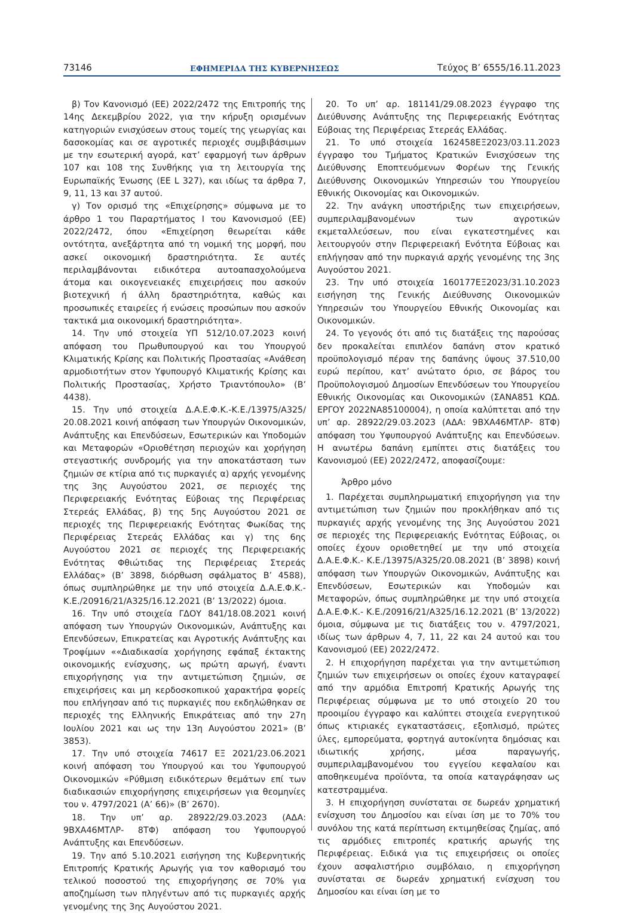73146 ΕΦΗΜΕΡΙΔΑ ΤΗΣ ΚΥΒΕΡΝΗΣΕΩΣ Τεύχος B’ 6555/16.11.2023
β) Τον Κανονισμό (ΕΕ) 2022/2472 της Επιτροπής της 14ης Δεκεμβρίου 2022, για την κήρυξη ορισμένων κατηγοριών ενισχύσεων στους τομείς της γεωργίας και δασοκομίας και σε αγροτικές περιοχές συμβιβάσιμων με την εσωτερική αγορά, κατ’ εφαρμογή των άρθρων 107 και 108 της Συνθήκης για τη λειτουργία της Ευρωπαϊκής Ένωσης (EE L 327), και ιδίως τα άρθρα 7, 9, 11, 13 και 37 αυτού.
γ) Τον ορισμό της «Επιχείρησης» σύμφωνα με το άρθρο 1 του Παραρτήματος Ι του Κανονισμού (ΕΕ) 2022/2472, όπου «Επιχείρηση θεωρείται κάθε οντότητα, ανεξάρτητα από τη νομική της μορφή, που ασκεί οικονομική δραστηριότητα. Σε αυτές περιλαμβάνονται ειδικότερα αυτοαπασχολούμενα άτομα και οικογενειακές επιχειρήσεις που ασκούν βιοτεχνική ή άλλη δραστηριότητα, καθώς και προσωπικές εταιρείες ή ενώσεις προσώπων που ασκούν τακτικά μια οικονομική δραστηριότητα».
14. Την υπό στοιχεία ΥΠ 512/10.07.2023 κοινή απόφαση του Πρωθυπουργού και του Υπουργού Κλιματικής Κρίσης και Πολιτικής Προστασίας «Ανάθεση αρμοδιοτήτων στον Υφυπουργό Κλιματικής Κρίσης και Πολιτικής Προστασίας, Χρήστο Τριαντόπουλο» (Β’ 4438).
15. Την υπό στοιχεία Δ.Α.Ε.Φ.Κ.-Κ.Ε./13975/Α325/ 20.08.2021 κοινή απόφαση των Υπουργών Οικονομικών, Ανάπτυξης και Επενδύσεων, Εσωτερικών και Υποδομών και Μεταφορών «Οριοθέτηση περιοχών και χορήγηση στεγαστικής συνδρομής για την αποκατάσταση των ζημιών σε κτίρια από τις πυρκαγιές α) αρχής γενομένης της 3ης Αυγούστου 2021, σε περιοχές της Περιφερειακής Ενότητας Εύβοιας της Περιφέρειας Στερεάς Ελλάδας, β) της 5ης Αυγούστου 2021 σε περιοχές της Περιφερειακής Ενότητας Φωκίδας της Περιφέρειας Στερεάς Ελλάδας και γ) της 6ης Αυγούστου 2021 σε περιοχές της Περιφερειακής Ενότητας Φθιώτιδας της Περιφέρειας Στερεάς Ελλάδας» (Β’ 3898, διόρθωση σφάλματος Β’ 4588), όπως συμπληρώθηκε με την υπό στοιχεία Δ.Α.Ε.Φ.Κ.- Κ.Ε./20916/21/Α325/16.12.2021 (Β’ 13/2022) όμοια.
16. Την υπό στοιχεία ΓΔΟΥ 841/18.08.2021 κοινή απόφαση των Υπουργών Οικονομικών, Ανάπτυξης και Επενδύσεων, Επικρατείας και Αγροτικής Ανάπτυξης και Τροφίμων ««Διαδικασία χορήγησης εφάπαξ έκτακτης οικονομικής ενίσχυσης, ως πρώτη αρωγή, έναντι επιχορήγησης για την αντιμετώπιση ζημιών, σε επιχειρήσεις και μη κερδοσκοπικού χαρακτήρα φορείς που επλήγησαν από τις πυρκαγιές που εκδηλώθηκαν σε περιοχές της Ελληνικής Επικράτειας από την 27η Ιουλίου 2021 και ως την 13η Αυγούστου 2021» (Β’ 3853).
17. Την υπό στοιχεία 74617 ΕΞ 2021/23.06.2021 κοινή απόφαση του Υπουργού και του Υφυπουργού Οικονομικών «Ρύθμιση ειδικότερων θεμάτων επί των διαδικασιών επιχορήγησης επιχειρήσεων για θεομηνίες του ν. 4797/2021 (Α’ 66)» (Β’ 2670).
18. Την υπ’ αρ. 28922/29.03.2023 (ΑΔΑ: 9ΒΧΑ46ΜΤΛΡ- 8ΤΦ) απόφαση του Υφυπουργού Ανάπτυξης και Επενδύσεων.
19. Την από 5.10.2021 εισήγηση της Κυβερνητικής Επιτροπής Κρατικής Αρωγής για τον καθορισμό του τελικού ποσοστού της επιχορήγησης σε 70% για αποζημίωση των πληγέντων από τις πυρκαγιές αρχής γενομένης της 3ης Αυγούστου 2021.
20. Το υπ’ αρ. 181141/29.08.2023 έγγραφο της Διεύθυνσης Ανάπτυξης της Περιφερειακής Ενότητας Εύβοιας της Περιφέρειας Στερεάς Ελλάδας.
21. Το υπό στοιχεία 162458ΕΞ2023/03.11.2023 έγγραφο του Τμήματος Κρατικών Ενισχύσεων της Διεύθυνσης Εποπτευόμενων Φορέων της Γενικής Διεύθυνσης Οικονομικών Υπηρεσιών του Υπουργείου Εθνικής Οικονομίας και Οικονομικών.
22. Την ανάγκη υποστήριξης των επιχειρήσεων, συμπεριλαμβανομένων των αγροτικών εκμεταλλεύσεων, που είναι εγκατεστημένες και λειτουργούν στην Περιφερειακή Ενότητα Εύβοιας και επλήγησαν από την πυρκαγιά αρχής γενομένης της 3ης Αυγούστου 2021.
23. Την υπό στοιχεία 160177ΕΞ2023/31.10.2023 εισήγηση της Γενικής Διεύθυνσης Οικονομικών Υπηρεσιών του Υπουργείου Εθνικής Οικονομίας και Οικονομικών.
24. Το γεγονός ότι από τις διατάξεις της παρούσας δεν προκαλείται επιπλέον δαπάνη στον κρατικό προϋπολογισμό πέραν της δαπάνης ύψους 37.510,00 ευρώ περίπου, κατ’ ανώτατο όριο, σε βάρος του Προϋπολογισμού Δημοσίων Επενδύσεων του Υπουργείου Εθνικής Οικονομίας και Οικονομικών (ΣΑΝΑ851 ΚΩΔ. ΕΡΓΟΥ 2022ΝΑ85100004), η οποία καλύπτεται από την υπ’ αρ. 28922/29.03.2023 (ΑΔΑ: 9ΒΧΑ46ΜΤΛΡ- 8ΤΦ) απόφαση του Υφυπουργού Ανάπτυξης και Επενδύσεων. Η ανωτέρω δαπάνη εμπίπτει στις διατάξεις του Κανονισμού (ΕΕ) 2022/2472, αποφασίζουμε:
Άρθρο μόνο
1. Παρέχεται συμπληρωματική επιχορήγηση για την αντιμετώπιση των ζημιών που προκλήθηκαν από τις πυρκαγιές αρχής γενομένης της 3ης Αυγούστου 2021 σε περιοχές της Περιφερειακής Ενότητας Εύβοιας, οι οποίες έχουν οριοθετηθεί με την υπό στοιχεία Δ.Α.Ε.Φ.Κ.- Κ.Ε./13975/Α325/20.08.2021 (Β’ 3898) κοινή απόφαση των Υπουργών Οικονομικών, Ανάπτυξης και Επενδύσεων, Εσωτερικών και Υποδομών και Μεταφορών, όπως συμπληρώθηκε με την υπό στοιχεία Δ.Α.Ε.Φ.Κ.- Κ.Ε./20916/21/Α325/16.12.2021 (Β’ 13/2022) όμοια, σύμφωνα με τις διατάξεις του ν. 4797/2021, ιδίως των άρθρων 4, 7, 11, 22 και 24 αυτού και του Κανονισμού (ΕΕ) 2022/2472.
2. Η επιχορήγηση παρέχεται για την αντιμετώπιση ζημιών των επιχειρήσεων οι οποίες έχουν καταγραφεί από την αρμόδια Επιτροπή Κρατικής Αρωγής της Περιφέρειας σύμφωνα με το υπό στοιχείο 20 του προοιμίου έγγραφο και καλύπτει στοιχεία ενεργητικού όπως κτιριακές εγκαταστάσεις, εξοπλισμό, πρώτες ύλες, εμπορεύματα, φορτηγά αυτοκίνητα δημόσιας και ιδιωτικής χρήσης, μέσα παραγωγής, συμπεριλαμβανομένου του εγγείου κεφαλαίου και αποθηκευμένα προϊόντα, τα οποία καταγράφησαν ως κατεστραμμένα.
3. Η επιχορήγηση συνίσταται σε δωρεάν χρηματική ενίσχυση του Δημοσίου και είναι ίση με το 70% του συνόλου της κατά περίπτωση εκτιμηθείσας ζημίας, από τις αρμόδιες επιτροπές κρατικής αρωγής της Περιφέρειας. Ειδικά για τις επιχειρήσεις οι οποίες έχουν ασφαλιστήριο συμβόλαιο, η επιχορήγηση συνίσταται σε δωρεάν χρηματική ενίσχυση του Δημοσίου και είναι ίση με το